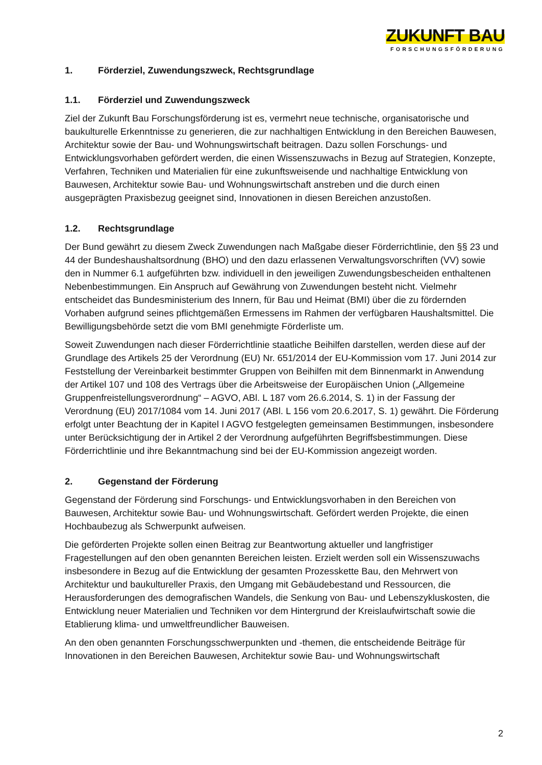ZUKUNFT BAU
FORSCHUNGSFÖRDERUNG
1. Förderziel, Zuwendungszweck, Rechtsgrundlage
1.1. Förderziel und Zuwendungszweck
Ziel der Zukunft Bau Forschungsförderung ist es, vermehrt neue technische, organisatorische und baukulturelle Erkenntnisse zu generieren, die zur nachhaltigen Entwicklung in den Bereichen Bauwesen, Architektur sowie der Bau- und Wohnungswirtschaft beitragen. Dazu sollen Forschungs- und Entwicklungsvorhaben gefördert werden, die einen Wissenszuwachs in Bezug auf Strategien, Konzepte, Verfahren, Techniken und Materialien für eine zukunftsweisende und nachhaltige Entwicklung von Bauwesen, Architektur sowie Bau- und Wohnungswirtschaft anstreben und die durch einen ausgeprägten Praxisbezug geeignet sind, Innovationen in diesen Bereichen anzustoßen.
1.2. Rechtsgrundlage
Der Bund gewährt zu diesem Zweck Zuwendungen nach Maßgabe dieser Förderrichtlinie, den §§ 23 und 44 der Bundeshaushaltsordnung (BHO) und den dazu erlassenen Verwaltungsvorschriften (VV) sowie den in Nummer 6.1 aufgeführten bzw. individuell in den jeweiligen Zuwendungsbescheiden enthaltenen Nebenbestimmungen. Ein Anspruch auf Gewährung von Zuwendungen besteht nicht. Vielmehr entscheidet das Bundesministerium des Innern, für Bau und Heimat (BMI) über die zu fördernden Vorhaben aufgrund seines pflichtgemäßen Ermessens im Rahmen der verfügbaren Haushaltsmittel. Die Bewilligungsbehörde setzt die vom BMI genehmigte Förderliste um.
Soweit Zuwendungen nach dieser Förderrichtlinie staatliche Beihilfen darstellen, werden diese auf der Grundlage des Artikels 25 der Verordnung (EU) Nr. 651/2014 der EU-Kommission vom 17. Juni 2014 zur Feststellung der Vereinbarkeit bestimmter Gruppen von Beihilfen mit dem Binnenmarkt in Anwendung der Artikel 107 und 108 des Vertrags über die Arbeitsweise der Europäischen Union („Allgemeine Gruppenfreistellungsverordnung“ – AGVO, ABl. L 187 vom 26.6.2014, S. 1) in der Fassung der Verordnung (EU) 2017/1084 vom 14. Juni 2017 (ABl. L 156 vom 20.6.2017, S. 1) gewährt. Die Förderung erfolgt unter Beachtung der in Kapitel I AGVO festgelegten gemeinsamen Bestimmungen, insbesondere unter Berücksichtigung der in Artikel 2 der Verordnung aufgeführten Begriffsbestimmungen. Diese Förderrichtlinie und ihre Bekanntmachung sind bei der EU-Kommission angezeigt worden.
2. Gegenstand der Förderung
Gegenstand der Förderung sind Forschungs- und Entwicklungsvorhaben in den Bereichen von Bauwesen, Architektur sowie Bau- und Wohnungswirtschaft. Gefördert werden Projekte, die einen Hochbaubezug als Schwerpunkt aufweisen.
Die geförderten Projekte sollen einen Beitrag zur Beantwortung aktueller und langfristiger Fragestellungen auf den oben genannten Bereichen leisten. Erzielt werden soll ein Wissenszuwachs insbesondere in Bezug auf die Entwicklung der gesamten Prozesskette Bau, den Mehrwert von Architektur und baukultureller Praxis, den Umgang mit Gebäudebestand und Ressourcen, die Herausforderungen des demografischen Wandels, die Senkung von Bau- und Lebenszykluskosten, die Entwicklung neuer Materialien und Techniken vor dem Hintergrund der Kreislaufwirtschaft sowie die Etablierung klima- und umweltfreundlicher Bauweisen.
An den oben genannten Forschungsschwerpunkten und -themen, die entscheidende Beiträge für Innovationen in den Bereichen Bauwesen, Architektur sowie Bau- und Wohnungswirtschaft
2